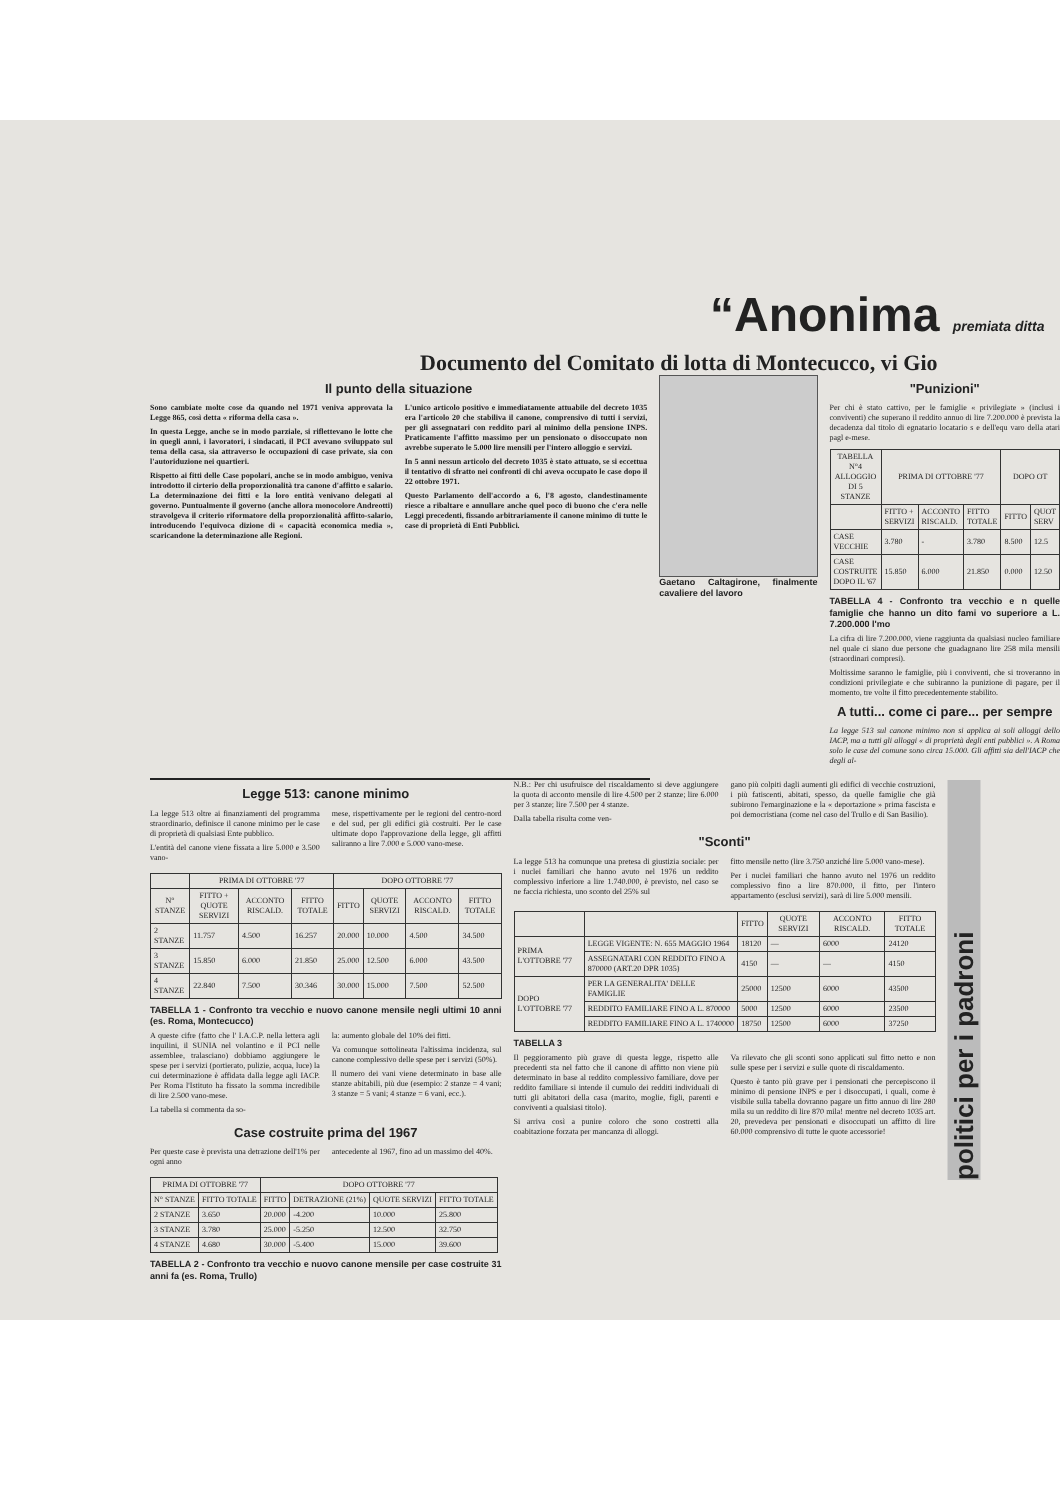“Anonima premiata ditta
Documento del Comitato di lotta di Montecucco, vi Gio
Il punto della situazione
Sono cambiate molte cose da quando nel 1971 veniva approvata la Legge 865, così detta « riforma della casa ».
In questa Legge, anche se in modo parziale, si riflettevano le lotte che in quegli anni, i lavoratori, i sindacati, il PCI avevano sviluppato sul tema della casa, sia attraverso le occupazioni di case private, sia con l'autoriduzione nei quartieri.
Rispetto ai fitti delle Case popolari, anche se in modo ambiguo, veniva introdotto il cirterio della proporzionalità tra canone d'affitto e salario. La determinazione dei fitti e la loro entità venivano delegati al governo. Puntualmente il governo (anche allora monocolore Andreotti) stravolgeva il criterio riformatore della proporzionalità affitto-salario, introducendo l'equivoca dizione di « capacità economica media », scaricandone la determinazione alle Regioni.
L'unico articolo positivo e immediatamente attuabile del decreto 1035 era l'articolo 20 che stabiliva il canone, comprensivo di tutti i servizi, per gli assegnatari con reddito pari al minimo della pensione INPS. Praticamente l'affitto massimo per un pensionato o disoccupato non avrebbe superato le 5.000 lire mensili per l'intero alloggio e servizi.
In 5 anni nessun articolo del decreto 1035 è stato attuato, se si eccettua il tentativo di sfratto nei confronti di chi aveva occupato le case dopo il 22 ottobre 1971.
Questo Parlamento dell'accordo a 6, l'8 agosto, clandestinamente riesce a ribaltare e annullare anche quel poco di buono che c'era nelle Leggi precedenti, fissando arbitrariamente il canone minimo di tutte le case di proprietà di Enti Pubblici.
Gaetano Caltagirone, finalmente cavaliere del lavoro
"Punizioni"
Per chi è stato cattivo, per le famiglie « privilegiate » (inclusi i conviventi) che superano il reddito annuo di lire 7.200.000 è prevista la decadenza dal titolo di egnatario locatario s e dell'equ varo della atari pagl e-mese.
| TABELLA N°4 ALLOGGIO DI 5 STANZE | PRIMA DI OTTOBRE '77 | | | DOPO OT | |
| --- | --- | --- | --- | --- | --- |
| | FITTO + SERVIZI | ACCONTO RISCALD. | FITTO TOTALE | FITTO | QUOT SERV |
| CASE VECCHIE | 3.780 | - | 3.780 | 8.500 | 12.5 |
| CASE COSTRUITE DOPO IL '67 | 15.850 | 6.000 | 21.850 | 0.000 | 12.50 |
TABELLA 4 - Confronto tra vecchio e n quelle famiglie che hanno un dito fami vo superiore a L. 7.200.000 l'mo
La cifra di lire 7.200.000, viene raggiunta da qualsiasi nucleo familiare nel quale ci siano due persone che guadagnano lire 258 mila mensili (straordinari compresi).
Moltissime saranno le famiglie, più i conviventi, che si troveranno in condizioni privilegiate e che subiranno la punizione di pagare, per il momento, tre volte il fitto precedentemente stabilito.
A tutti... come ci pare... per sempre
La legge 513 sul canone minimo non si applica ai soli alloggi dello IACP, ma a tutti gli alloggi « di proprietà degli enti pubblici ». A Roma solo le case del comune sono circa 15.000. Gli affitti sia dell'IACP che degli al-
Legge 513: canone minimo
La legge 513 oltre ai finanziamenti del programma straordinario, definisce il canone minimo per le case di proprietà di qualsiasi Ente pubblico.
L'entità del canone viene fissata a lire 5.000 e 3.500 vano-
mese, rispettivamente per le regioni del centro-nord e del sud, per gli edifici già costruiti. Per le case ultimate dopo l'approvazione della legge, gli affitti saliranno a lire 7.000 e 5.000 vano-mese.
| | PRIMA DI OTTOBRE '77 | | | DOPO OTTOBRE '77 | | | |
| --- | --- | --- | --- | --- | --- | --- | --- |
| N° STANZE | FITTO + QUOTE SERVIZI | ACCONTO RISCALD. | FITTO TOTALE | FITTO | QUOTE SERVIZI | ACCONTO RISCALD. | FITTO TOTALE |
| 2 STANZE | 11.757 | 4.500 | 16.257 | 20.000 | 10.000 | 4.500 | 34.500 |
| 3 STANZE | 15.850 | 6.000 | 21.850 | 25.000 | 12.500 | 6.000 | 43.500 |
| 4 STANZE | 22.840 | 7.500 | 30.346 | 30.000 | 15.000 | 7.500 | 52.500 |
TABELLA 1 - Confronto tra vecchio e nuovo canone mensile negli ultimi 10 anni (es. Roma, Montecucco)
A queste cifre (fatto che l' I.A.C.P. nella lettera agli inquilini, il SUNIA nel volantino e il PCI nelle assemblee, tralasciano) dobbiamo aggiungere le spese per i servizi (portierato, pulizie, acqua, luce) la cui determinazione è affidata dalla legge agli IACP. Per Roma l'Istituto ha fissato la somma incredibile di lire 2.500 vano-mese.
La tabella si commenta da so-
la: aumento globale del 10% dei fitti.
Va comunque sottolineata l'altissima incidenza, sul canone complessivo delle spese per i servizi (50%).
Il numero dei vani viene determinato in base alle stanze abitabili, più due (esempio: 2 stanze = 4 vani; 3 stanze = 5 vani; 4 stanze = 6 vani, ecc.).
Case costruite prima del 1967
Per queste case è prevista una detrazione dell'1% per ogni anno
antecedente al 1967, fino ad un massimo del 40%.
| PRIMA DI OTTOBRE '77 | | DOPO OTTOBRE '77 | | | |
| --- | --- | --- | --- | --- | --- |
| N° STANZE | FITTO TOTALE | FITTO | DETRAZIONE (21%) | QUOTE SERVIZI | FITTO TOTALE |
| 2 STANZE | 3.650 | 20.000 | -4.200 | 10.000 | 25.800 |
| 3 STANZE | 3.780 | 25.000 | -5.250 | 12.500 | 32.750 |
| 4 STANZE | 4.680 | 30.000 | -5.400 | 15.000 | 39.600 |
TABELLA 2 - Confronto tra vecchio e nuovo canone mensile per case costruite 31 anni fa (es. Roma, Trullo)
N.B.: Per chi usufruisce del riscaldamento si deve aggiungere la quota di acconto mensile di lire 4.500 per 2 stanze; lire 6.000 per 3 stanze; lire 7.500 per 4 stanze.
Dalla tabella risulta come ven-
gano più colpiti dagli aumenti gli edifici di vecchie costruzioni, i più fatiscenti, abitati, spesso, da quelle famiglie che già subirono l'emarginazione e la « deportazione » prima fascista e poi democristiana (come nel caso del Trullo e di San Basilio).
"Sconti"
La legge 513 ha comunque una pretesa di giustizia sociale: per i nuclei familiari che hanno avuto nel 1976 un reddito complessivo inferiore a lire 1.740.000, è previsto, nel caso se ne faccia richiesta, uno sconto del 25% sul
fitto mensile netto (lire 3.750 anziché lire 5.000 vano-mese).
Per i nuclei familiari che hanno avuto nel 1976 un reddito complessivo fino a lire 870.000, il fitto, per l'intero appartamento (esclusi servizi), sarà di lire 5.000 mensili.
| | | FITTO | QUOTE SERVIZI | ACCONTO RISCALD. | FITTO TOTALE |
| --- | --- | --- | --- | --- | --- |
| PRIMA L'OTTOBRE '77 | LEGGE VIGENTE: N. 655 MAGGIO 1964 | 18120 | — | 6000 | 24120 |
| | ASSEGNATARI CON REDDITO FINO A 870000 (ART.20 DPR 1035) | 4150 | — | — | 4150 |
| DOPO L'OTTOBRE '77 | PER LA GENERALITA' DELLE FAMIGLIE | 25000 | 12500 | 6000 | 43500 |
| | REDDITO FAMILIARE FINO A L. 870000 | 5000 | 12500 | 6000 | 23500 |
| | REDDITO FAMILIARE FINO A L. 1740000 | 18750 | 12500 | 6000 | 37250 |
TABELLA 3
Il peggioramento più grave di questa legge, rispetto alle precedenti sta nel fatto che il canone di affitto non viene più determinato in base al reddito complessivo familiare, dove per reddito familiare si intende il cumulo dei redditi individuali di tutti gli abitatori della casa (marito, moglie, figli, parenti e conviventi a qualsiasi titolo).
Si arriva così a punire coloro che sono costretti alla coabitazione forzata per mancanza di alloggi.
Va rilevato che gli sconti sono applicati sul fitto netto e non sulle spese per i servizi e sulle quote di riscaldamento.
Questo è tanto più grave per i pensionati che percepiscono il minimo di pensione INPS e per i disoccupati, i quali, come è visibile sulla tabella dovranno pagare un fitto annuo di lire 280 mila su un reddito di lire 870 mila! mentre nel decreto 1035 art. 20, prevedeva per pensionati e disoccupati un affitto di lire 60.000 comprensivo di tutte le quote accessorie!
politici per i padroni